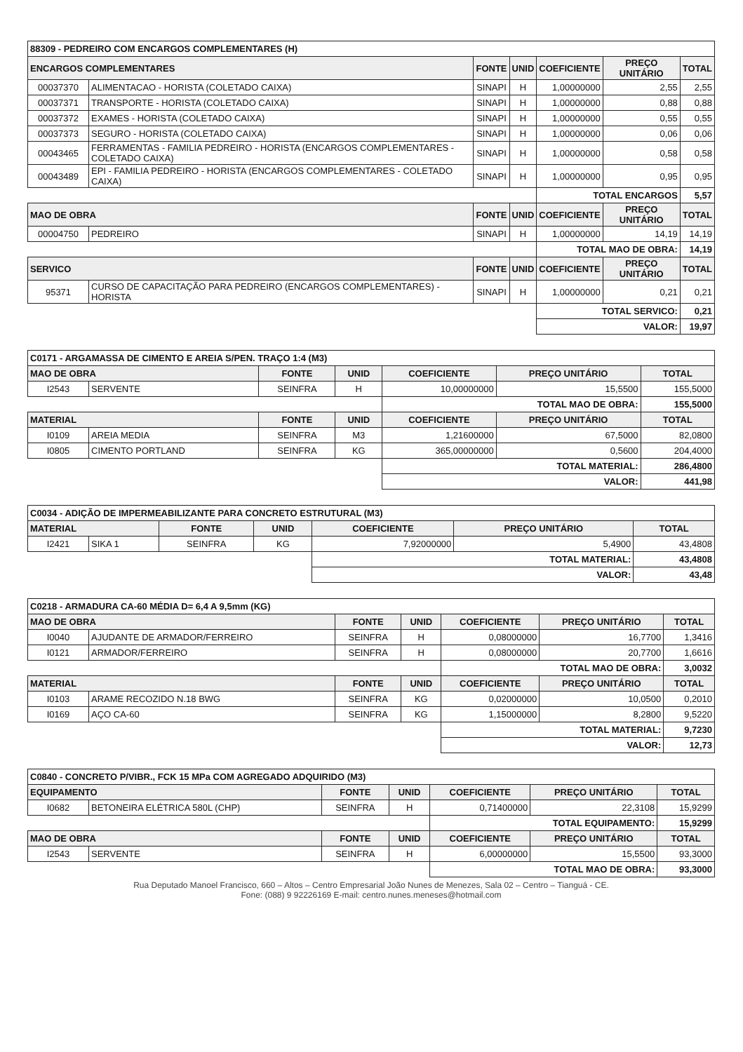| 88309 - PEDREIRO COM ENCARGOS COMPLEMENTARES (H) | | | | | | |
| --- | --- | --- | --- | --- | --- | --- |
| ENCARGOS COMPLEMENTARES | | FONTE | UNID | COEFICIENTE | PREÇO UNITÁRIO | TOTAL |
| 00037370 | ALIMENTACAO - HORISTA (COLETADO CAIXA) | SINAPI | H | 1,00000000 | 2,55 | 2,55 |
| 00037371 | TRANSPORTE - HORISTA (COLETADO CAIXA) | SINAPI | H | 1,00000000 | 0,88 | 0,88 |
| 00037372 | EXAMES - HORISTA (COLETADO CAIXA) | SINAPI | H | 1,00000000 | 0,55 | 0,55 |
| 00037373 | SEGURO - HORISTA (COLETADO CAIXA) | SINAPI | H | 1,00000000 | 0,06 | 0,06 |
| 00043465 | FERRAMENTAS - FAMILIA PEDREIRO - HORISTA (ENCARGOS COMPLEMENTARES - COLETADO CAIXA) | SINAPI | H | 1,00000000 | 0,58 | 0,58 |
| 00043489 | EPI - FAMILIA PEDREIRO - HORISTA (ENCARGOS COMPLEMENTARES - COLETADO CAIXA) | SINAPI | H | 1,00000000 | 0,95 | 0,95 |
| | | | | TOTAL ENCARGOS | | 5,57 |
| MAO DE OBRA | | FONTE | UNID | COEFICIENTE | PREÇO UNITÁRIO | TOTAL |
| 00004750 | PEDREIRO | SINAPI | H | 1,00000000 | 14,19 | 14,19 |
| | | | | TOTAL MAO DE OBRA: | | 14,19 |
| SERVICO | | FONTE | UNID | COEFICIENTE | PREÇO UNITÁRIO | TOTAL |
| 95371 | CURSO DE CAPACITAÇÃO PARA PEDREIRO (ENCARGOS COMPLEMENTARES) - HORISTA | SINAPI | H | 1,00000000 | 0,21 | 0,21 |
| | | | | TOTAL SERVICO: | | 0,21 |
| | | | | VALOR: | | 19,97 |
| C0171 - ARGAMASSA DE CIMENTO E AREIA S/PEN. TRAÇO 1:4 (M3) | | | | | | |
| --- | --- | --- | --- | --- | --- | --- |
| MAO DE OBRA | | FONTE | UNID | COEFICIENTE | PREÇO UNITÁRIO | TOTAL |
| I2543 | SERVENTE | SEINFRA | H | 10,00000000 | 15,5500 | 155,5000 |
| | | | | TOTAL MAO DE OBRA: | | 155,5000 |
| MATERIAL | | FONTE | UNID | COEFICIENTE | PREÇO UNITÁRIO | TOTAL |
| I0109 | AREIA MEDIA | SEINFRA | M3 | 1,21600000 | 67,5000 | 82,0800 |
| I0805 | CIMENTO PORTLAND | SEINFRA | KG | 365,00000000 | 0,5600 | 204,4000 |
| | | | | TOTAL MATERIAL: | | 286,4800 |
| | | | | VALOR: | | 441,98 |
| C0034 - ADIÇÃO DE IMPERMEABILIZANTE PARA CONCRETO ESTRUTURAL (M3) | | | | | | |
| --- | --- | --- | --- | --- | --- | --- |
| MATERIAL | | FONTE | UNID | COEFICIENTE | PREÇO UNITÁRIO | TOTAL |
| I2421 | SIKA 1 | SEINFRA | KG | 7,92000000 | 5,4900 | 43,4808 |
| | | | | TOTAL MATERIAL: | | 43,4808 |
| | | | | VALOR: | | 43,48 |
| C0218 - ARMADURA CA-60 MÉDIA D= 6,4 A 9,5mm (KG) | | | | | | |
| --- | --- | --- | --- | --- | --- | --- |
| MAO DE OBRA | | FONTE | UNID | COEFICIENTE | PREÇO UNITÁRIO | TOTAL |
| I0040 | AJUDANTE DE ARMADOR/FERREIRO | SEINFRA | H | 0,08000000 | 16,7700 | 1,3416 |
| I0121 | ARMADOR/FERREIRO | SEINFRA | H | 0,08000000 | 20,7700 | 1,6616 |
| | | | | TOTAL MAO DE OBRA: | | 3,0032 |
| MATERIAL | | FONTE | UNID | COEFICIENTE | PREÇO UNITÁRIO | TOTAL |
| I0103 | ARAME RECOZIDO N.18 BWG | SEINFRA | KG | 0,02000000 | 10,0500 | 0,2010 |
| I0169 | AÇO CA-60 | SEINFRA | KG | 1,15000000 | 8,2800 | 9,5220 |
| | | | | TOTAL MATERIAL: | | 9,7230 |
| | | | | VALOR: | | 12,73 |
| C0840 - CONCRETO P/VIBR., FCK 15 MPa COM AGREGADO ADQUIRIDO (M3) | | | | | | |
| --- | --- | --- | --- | --- | --- | --- |
| EQUIPAMENTO | | FONTE | UNID | COEFICIENTE | PREÇO UNITÁRIO | TOTAL |
| I0682 | BETONEIRA ELÉTRICA 580L (CHP) | SEINFRA | H | 0,71400000 | 22,3108 | 15,9299 |
| | | | | TOTAL EQUIPAMENTO: | | 15,9299 |
| MAO DE OBRA | | FONTE | UNID | COEFICIENTE | PREÇO UNITÁRIO | TOTAL |
| I2543 | SERVENTE | SEINFRA | H | 6,00000000 | 15,5500 | 93,3000 |
| | | | | TOTAL MAO DE OBRA: | | 93,3000 |
Rua Deputado Manoel Francisco, 660 – Altos – Centro Empresarial João Nunes de Menezes, Sala 02 – Centro – Tianguá - CE.
Fone: (088) 9 92226169 E-mail: centro.nunes.meneses@hotmail.com